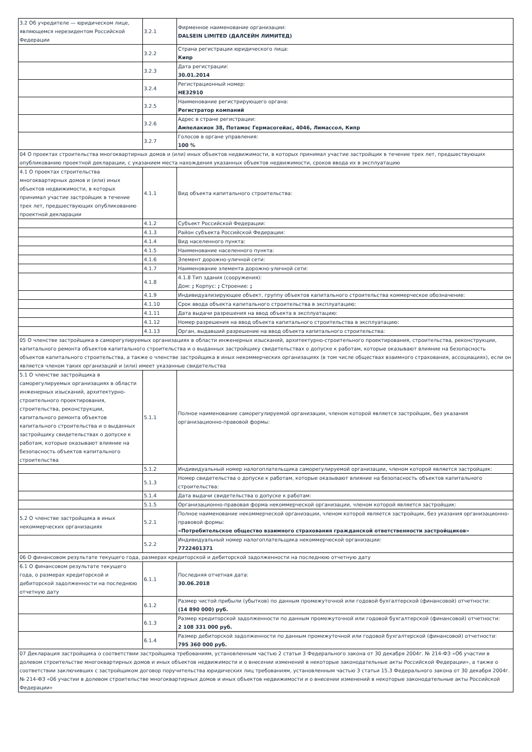| 3.2 Об учредителе — юридическом лице, являющемся нерезидентом Российской Федерации | 3.2.1 | Фирменное наименование организации: DALSEIN LIMITED (ДАЛСЕЙН ЛИМИТЕД) |
| | 3.2.2 | Страна регистрации юридического лица: Кипр |
| | 3.2.3 | Дата регистрации: 30.01.2014 |
| | 3.2.4 | Регистрационный номер: HE32910 |
| | 3.2.5 | Наименование регистрирующего органа: Регистратор компаний |
| | 3.2.6 | Адрес в стране регистрации: Ампелакион 38, Потамос Гермасогейас, 4046, Лимассол, Кипр |
| | 3.2.7 | Голосов в органе управления: 100 % |
| 04 О проектах строительства многоквартирных домов и (или) иных объектов недвижимости, в которых принимал участие застройщик в течение трех лет, предшествующих опубликованию проектной декларации, с указанием места нахождения указанных объектов недвижимости, сроков ввода их в эксплуатацию | | |
| 4.1 О проектах строительства многоквартирных домов и (или) иных объектов недвижимости, в которых принимал участие застройщик в течение трех лет, предшествующих опубликованию проектной декларации | 4.1.1 | Вид объекта капитального строительства: |
| | 4.1.2 | Субъект Российской Федерации: |
| | 4.1.3 | Район субъекта Российской Федерации: |
| | 4.1.4 | Вид населенного пункта: |
| | 4.1.5 | Наименование населенного пункта: |
| | 4.1.6 | Элемент дорожно-уличной сети: |
| | 4.1.7 | Наименование элемента дорожно-уличной сети: |
| | 4.1.8 | 4.1.8 Тип здания (сооружения): Дом: ; Корпус: ; Строение: ; |
| | 4.1.9 | Индивидуализирующее объект, группу объектов капитального строительства коммерческое обозначение: |
| | 4.1.10 | Срок ввода объекта капитального строительства в эксплуатацию: |
| | 4.1.11 | Дата выдачи разрешения на ввод объекта в эксплуатацию: |
| | 4.1.12 | Номер разрешения на ввод объекта капитального строительства в эксплуатацию: |
| | 4.1.13 | Орган, выдавший разрешение на ввод объекта капитального строительства: |
| 05 О членстве застройщика в саморегулируемых организациях в области инженерных изысканий, архитектурно-строительного проектирования, строительства, реконструкции, капитального ремонта объектов капитального строительства и о выданных застройщику свидетельствах о допуске к работам, которые оказывают влияние на безопасность объектов капитального строительства, а также о членстве застройщика в иных некоммерческих организациях (в том числе обществах взаимного страхования, ассоциациях), если он является членом таких организаций и (или) имеет указанные свидетельства | | |
| 5.1 О членстве застройщика в саморегулируемых организациях в области инженерных изысканий, архитектурно-строительного проектирования, строительства, реконструкции, капитального ремонта объектов капитального строительства и о выданных застройщику свидетельствах о допуске к работам, которые оказывают влияние на безопасность объектов капитального строительства | 5.1.1 | Полное наименование саморегулируемой организации, членом которой является застройщик, без указания организационно-правовой формы: |
| | 5.1.2 | Индивидуальный номер налогоплательщика саморегулируемой организации, членом которой является застройщик: |
| | 5.1.3 | Номер свидетельства о допуске к работам, которые оказывают влияние на безопасность объектов капитального строительства: |
| | 5.1.4 | Дата выдачи свидетельства о допуске к работам: |
| | 5.1.5 | Организационно-правовая форма некоммерческой организации, членом которой является застройщик: |
| 5.2 О членстве застройщика в иных некоммерческих организациях | 5.2.1 | Полное наименование некоммерческой организации, членом которой является застройщик, без указания организационно-правовой формы: «Потребительское общество взаимного страхования гражданской ответственности застройщиков» |
| | 5.2.2 | Индивидуальный номер налогоплательщика некоммерческой организации: 7722401371 |
| 06 О финансовом результате текущего года, размерах кредиторской и дебиторской задолженности на последнюю отчетную дату | | |
| 6.1 О финансовом результате текущего года, о размерах кредиторской и дебиторской задолженности на последнюю отчетную дату | 6.1.1 | Последняя отчетная дата: 30.06.2018 |
| | 6.1.2 | Размер чистой прибыли (убытков) по данным промежуточной или годовой бухгалтерской (финансовой) отчетности: (14 890 000) руб. |
| | 6.1.3 | Размер кредиторской задолженности по данным промежуточной или годовой бухгалтерской (финансовой) отчетности: 2 108 331 000 руб. |
| | 6.1.4 | Размер дебиторской задолженности по данным промежуточной или годовой бухгалтерской (финансовой) отчетности: 795 360 000 руб. |
| 07 Декларация застройщика о соответствии застройщика требованиям, установленным частью 2 статьи 3 Федерального закона от 30 декабря 2004г. № 214-ФЗ «Об участии в долевом строительстве многоквартирных домов и иных объектов недвижимости и о внесении изменений в некоторые законодательные акты Российской Федерации», а также о соответствии заключивших с застройщиком договор поручительства юридических лиц требованиям, установленным частью 3 статьи 15.3 Федерального закона от 30 декабря 2004г. № 214-ФЗ «06 участии в долевом строительстве многоквартирных домов и иных объектов недвижимости и о внесении изменений в некоторые законодательные акты Российской Федерации» | | |